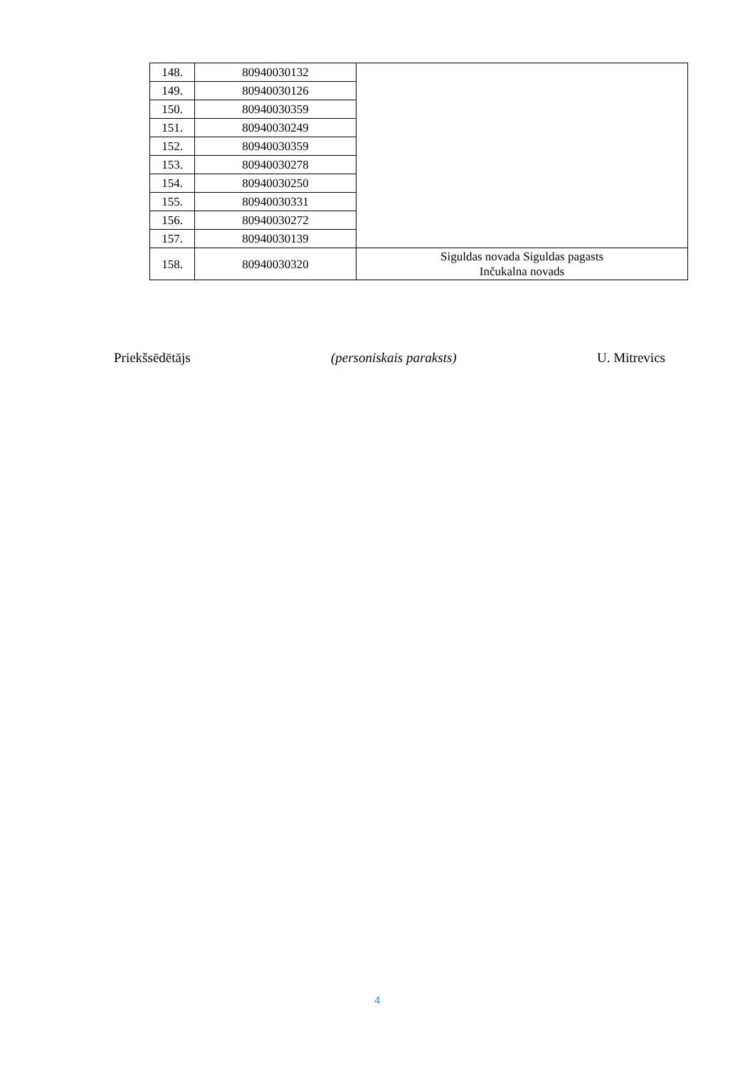| 148. | 80940030132 | |
| 149. | 80940030126 | |
| 150. | 80940030359 | |
| 151. | 80940030249 | |
| 152. | 80940030359 | |
| 153. | 80940030278 | |
| 154. | 80940030250 | |
| 155. | 80940030331 | |
| 156. | 80940030272 | |
| 157. | 80940030139 | |
| 158. | 80940030320 | Siguldas novada Siguldas pagasts Inčukalna novads |
Priekšsēdētājs (personiskais paraksts) U. Mitrevics
4